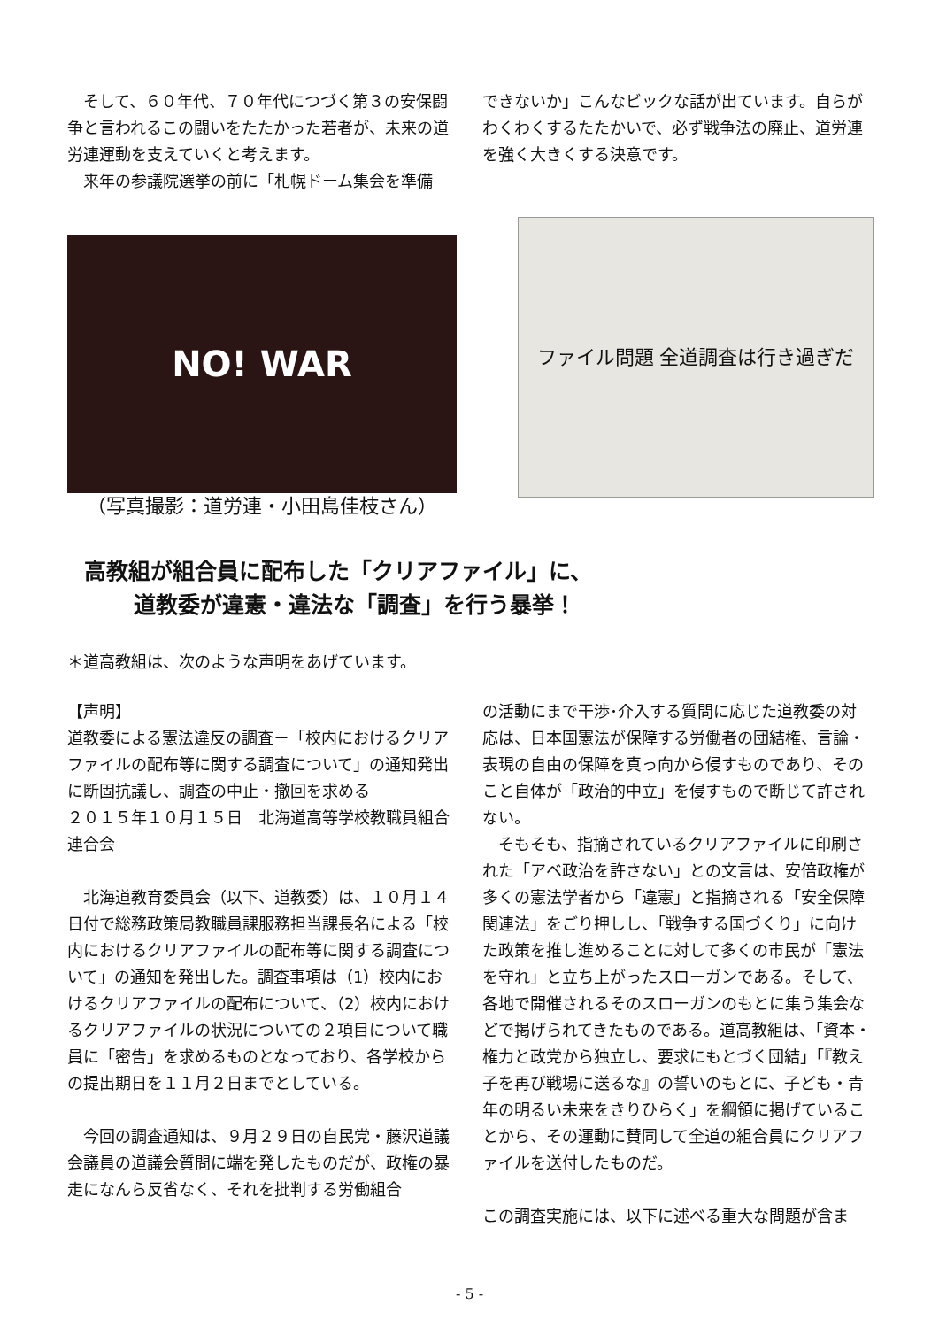そして、６０年代、７０年代につづく第３の安保闘争と言われるこの闘いをたたかった若者が、未来の道労連運動を支えていくと考えます。
来年の参議院選挙の前に「札幌ドーム集会を準備
できないか」こんなビックな話が出ています。自らがわくわくするたたかいで、必ず戦争法の廃止、道労連を強く大きくする決意です。
NO! WAR
（写真撮影：道労連・小田島佳枝さん）
ファイル問題 全道調査は行き過ぎだ
高教組が組合員に配布した「クリアファイル」に、
道教委が違憲・違法な「調査」を行う暴挙！
＊道高教組は、次のような声明をあげています。
【声明】
道教委による憲法違反の調査－「校内におけるクリアファイルの配布等に関する調査について」の通知発出に断固抗議し、調査の中止・撤回を求める
２０１５年１０月１５日　北海道高等学校教職員組合連合会
北海道教育委員会（以下、道教委）は、１０月１４日付で総務政策局教職員課服務担当課長名による「校内におけるクリアファイルの配布等に関する調査について」の通知を発出した。調査事項は（1）校内におけるクリアファイルの配布について、（2）校内におけるクリアファイルの状況についての２項目について職員に「密告」を求めるものとなっており、各学校からの提出期日を１１月２日までとしている。
今回の調査通知は、９月２９日の自民党・藤沢道議会議員の道議会質問に端を発したものだが、政権の暴走になんら反省なく、それを批判する労働組合
の活動にまで干渉･介入する質問に応じた道教委の対応は、日本国憲法が保障する労働者の団結権、言論・表現の自由の保障を真っ向から侵すものであり、そのこと自体が「政治的中立」を侵すもので断じて許されない。
そもそも、指摘されているクリアファイルに印刷された「アベ政治を許さない」との文言は、安倍政権が多くの憲法学者から「違憲」と指摘される「安全保障関連法」をごり押しし、「戦争する国づくり」に向けた政策を推し進めることに対して多くの市民が「憲法を守れ」と立ち上がったスローガンである。そして、各地で開催されるそのスローガンのもとに集う集会などで掲げられてきたものである。道高教組は、「資本・権力と政党から独立し、要求にもとづく団結」「『教え子を再び戦場に送るな』の誓いのもとに、子ども・青年の明るい未来をきりひらく」を綱領に掲げていることから、その運動に賛同して全道の組合員にクリアファイルを送付したものだ。
この調査実施には、以下に述べる重大な問題が含ま
- 5 -